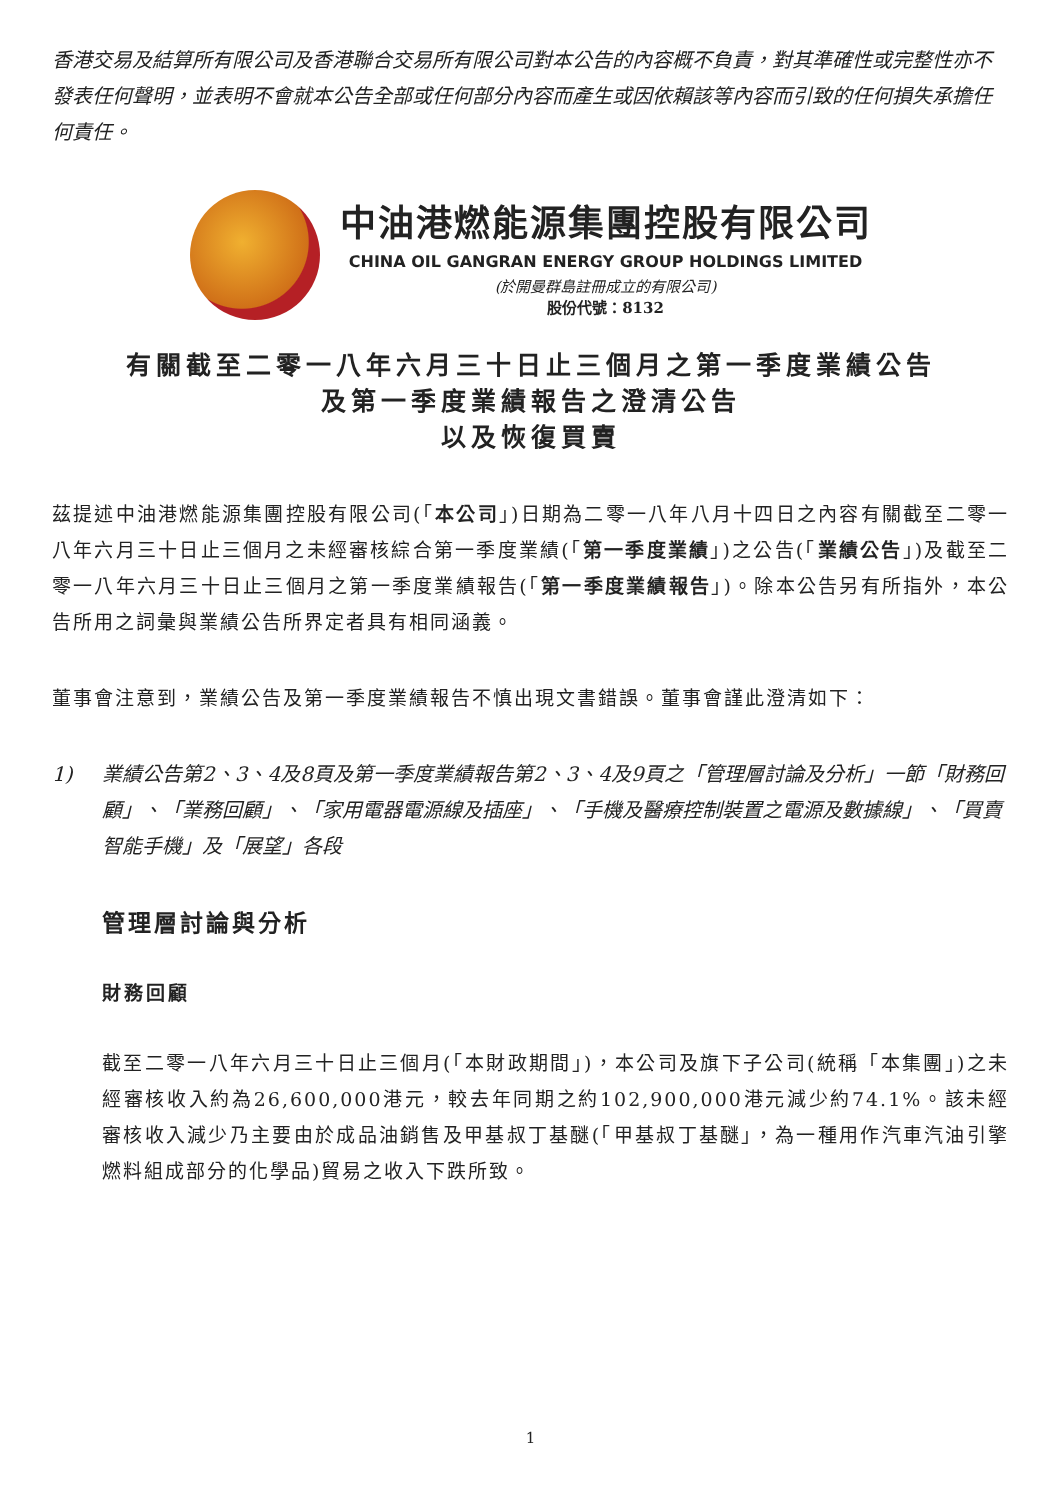香港交易及結算所有限公司及香港聯合交易所有限公司對本公告的內容概不負責，對其準確性或完整性亦不發表任何聲明，並表明不會就本公告全部或任何部分內容而產生或因依賴該等內容而引致的任何損失承擔任何責任。
中油港燃能源集團控股有限公司
CHINA OIL GANGRAN ENERGY GROUP HOLDINGS LIMITED
(於開曼群島註冊成立的有限公司)
股份代號：8132
有關截至二零一八年六月三十日止三個月之第一季度業績公告
及第一季度業績報告之澄清公告
以及恢復買賣
茲提述中油港燃能源集團控股有限公司(「本公司」)日期為二零一八年八月十四日之內容有關截至二零一八年六月三十日止三個月之未經審核綜合第一季度業績(「第一季度業績」)之公告(「業績公告」)及截至二零一八年六月三十日止三個月之第一季度業績報告(「第一季度業績報告」)。除本公告另有所指外，本公告所用之詞彙與業績公告所界定者具有相同涵義。
董事會注意到，業績公告及第一季度業績報告不慎出現文書錯誤。董事會謹此澄清如下：
1) 業績公告第2、3、4及8頁及第一季度業績報告第2、3、4及9頁之「管理層討論及分析」一節「財務回顧」、「業務回顧」、「家用電器電源線及插座」、「手機及醫療控制裝置之電源及數據線」、「買賣智能手機」及「展望」各段
管理層討論與分析
財務回顧
截至二零一八年六月三十日止三個月(「本財政期間」)，本公司及旗下子公司(統稱「本集團」)之未經審核收入約為26,600,000港元，較去年同期之約102,900,000港元減少約74.1%。該未經審核收入減少乃主要由於成品油銷售及甲基叔丁基醚(「甲基叔丁基醚」，為一種用作汽車汽油引擎燃料組成部分的化學品)貿易之收入下跌所致。
1